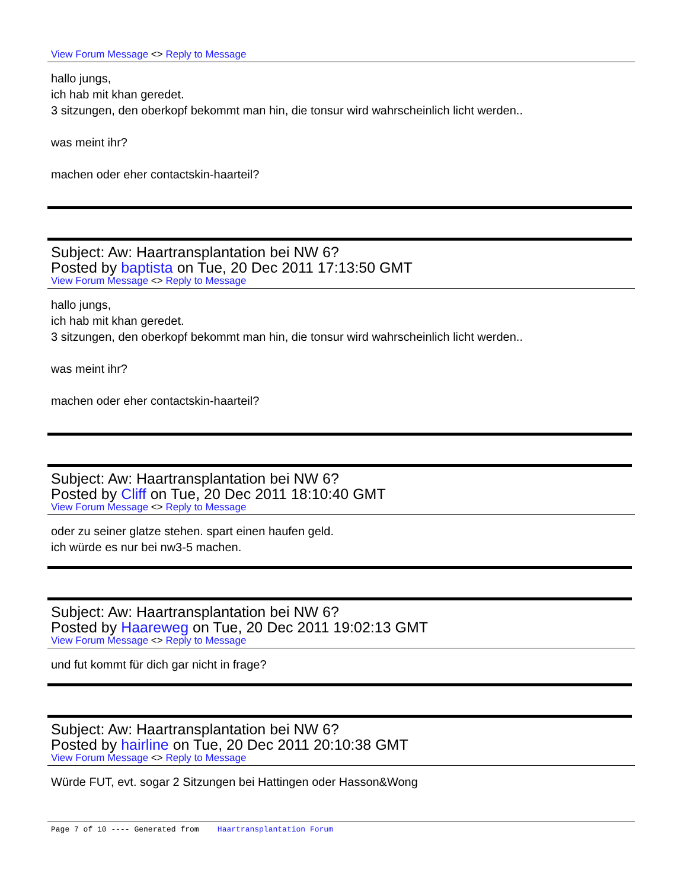View Forum Message <> Reply to Message
hallo jungs,
ich hab mit khan geredet.
3 sitzungen, den oberkopf bekommt man hin, die tonsur wird wahrscheinlich licht werden..
was meint ihr?
machen oder eher contactskin-haarteil?
Subject: Aw: Haartransplantation bei NW 6?
Posted by baptista on Tue, 20 Dec 2011 17:13:50 GMT
View Forum Message <> Reply to Message
hallo jungs,
ich hab mit khan geredet.
3 sitzungen, den oberkopf bekommt man hin, die tonsur wird wahrscheinlich licht werden..
was meint ihr?
machen oder eher contactskin-haarteil?
Subject: Aw: Haartransplantation bei NW 6?
Posted by Cliff on Tue, 20 Dec 2011 18:10:40 GMT
View Forum Message <> Reply to Message
oder zu seiner glatze stehen. spart einen haufen geld.
ich würde es nur bei nw3-5 machen.
Subject: Aw: Haartransplantation bei NW 6?
Posted by Haareweg on Tue, 20 Dec 2011 19:02:13 GMT
View Forum Message <> Reply to Message
und fut kommt für dich gar nicht in frage?
Subject: Aw: Haartransplantation bei NW 6?
Posted by hairline on Tue, 20 Dec 2011 20:10:38 GMT
View Forum Message <> Reply to Message
Würde FUT, evt. sogar 2 Sitzungen bei Hattingen oder Hasson&Wong
Page 7 of 10 ---- Generated from Haartransplantation Forum